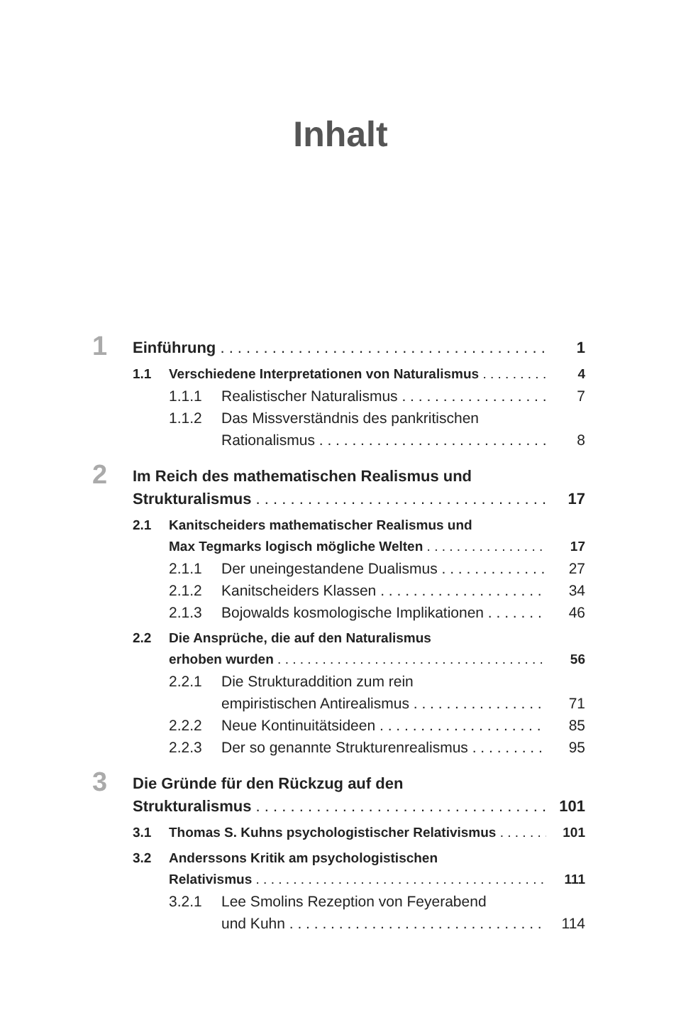Inhalt
1 Einführung 1
1.1 Verschiedene Interpretationen von Naturalismus 4
1.1.1 Realistischer Naturalismus 7
1.1.2 Das Missverständnis des pankritischen
Rationalismus 8
2 Im Reich des mathematischen Realismus und
Strukturalismus 17
2.1 Kanitscheiders mathematischer Realismus und
Max Tegmarks logisch mögliche Welten 17
2.1.1 Der uneingestandene Dualismus 27
2.1.2 Kanitscheiders Klassen 34
2.1.3 Bojowalds kosmologische Implikationen 46
2.2 Die Ansprüche, die auf den Naturalismus
erhoben wurden 56
2.2.1 Die Strukturaddition zum rein
empiristischen Antirealismus 71
2.2.2 Neue Kontinuitätsideen 85
2.2.3 Der so genannte Strukturenrealismus 95
3 Die Gründe für den Rückzug auf den
Strukturalismus 101
3.1 Thomas S. Kuhns psychologistischer Relativismus 101
3.2 Anderssons Kritik am psychologistischen
Relativismus 111
3.2.1 Lee Smolins Rezeption von Feyerabend
und Kuhn 114